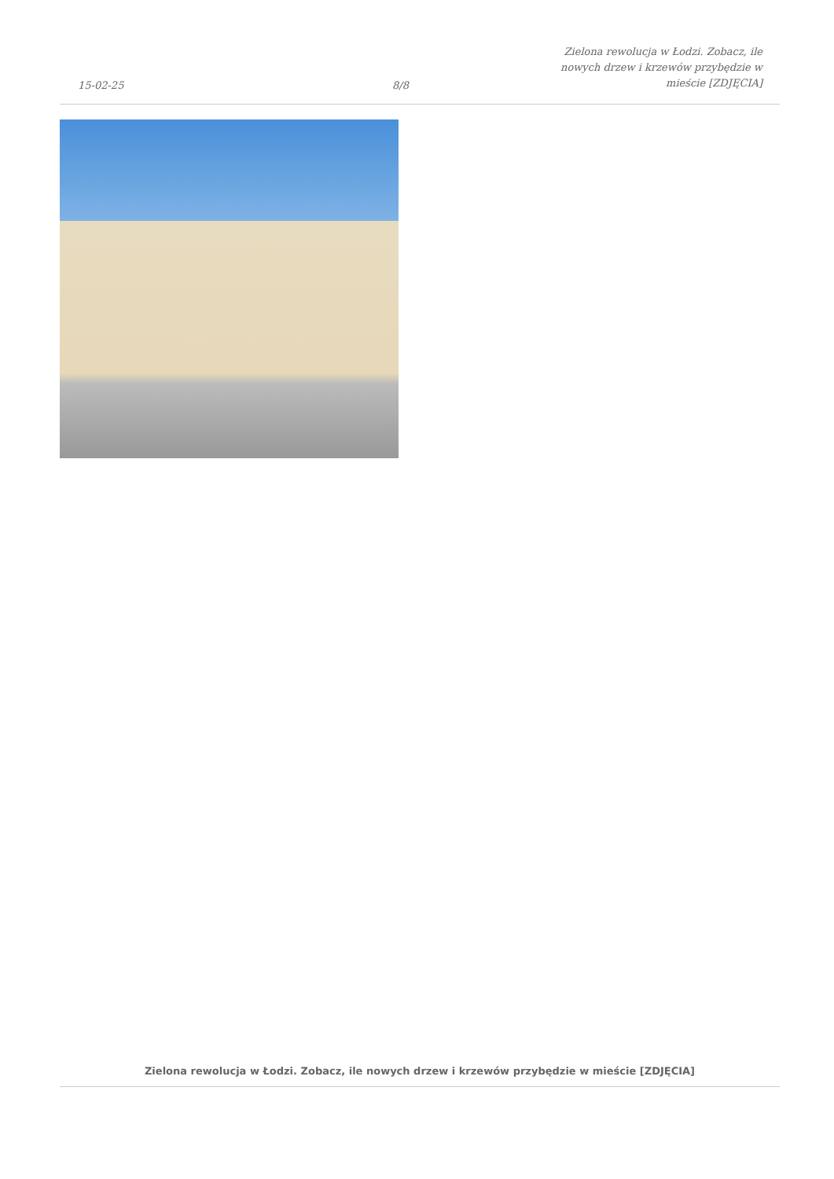15-02-25
8/8
Zielona rewolucja w Łodzi. Zobacz, ile
nowych drzew i krzewów przybędzie w
mieście [ZDJĘCIA]
Zielona rewolucja w Łodzi. Zobacz, ile nowych drzew i krzewów przybędzie w mieście [ZDJĘCIA]